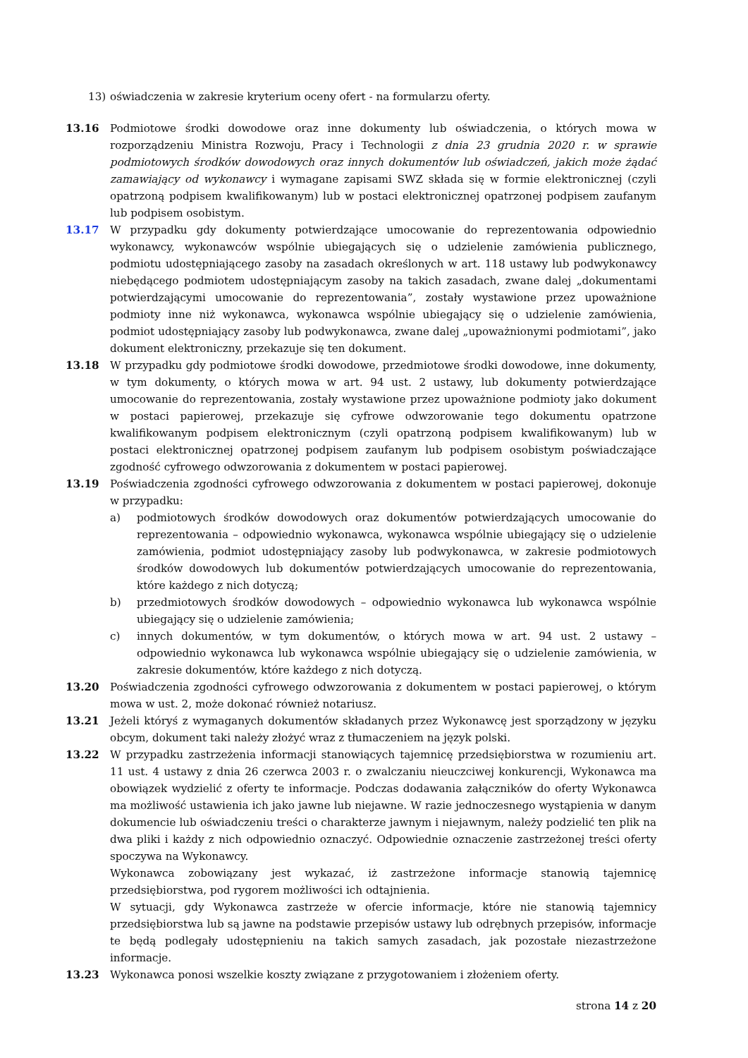13) oświadczenia w zakresie kryterium oceny ofert - na formularzu oferty.
13.16 Podmiotowe środki dowodowe oraz inne dokumenty lub oświadczenia, o których mowa w rozporządzeniu Ministra Rozwoju, Pracy i Technologii z dnia 23 grudnia 2020 r. w sprawie podmiotowych środków dowodowych oraz innych dokumentów lub oświadczeń, jakich może żądać zamawiający od wykonawcy i wymagane zapisami SWZ składa się w formie elektronicznej (czyli opatrzoną podpisem kwalifikowanym) lub w postaci elektronicznej opatrzonej podpisem zaufanym lub podpisem osobistym.
13.17 W przypadku gdy dokumenty potwierdzające umocowanie do reprezentowania odpowiednio wykonawcy, wykonawców wspólnie ubiegających się o udzielenie zamówienia publicznego, podmiotu udostępniającego zasoby na zasadach określonych w art. 118 ustawy lub podwykonawcy niebędącego podmiotem udostępniającym zasoby na takich zasadach, zwane dalej „dokumentami potwierdzającymi umocowanie do reprezentowania”, zostały wystawione przez upoważnione podmioty inne niż wykonawca, wykonawca wspólnie ubiegający się o udzielenie zamówienia, podmiot udostępniający zasoby lub podwykonawca, zwane dalej „upoważnionymi podmiotami”, jako dokument elektroniczny, przekazuje się ten dokument.
13.18 W przypadku gdy podmiotowe środki dowodowe, przedmiotowe środki dowodowe, inne dokumenty, w tym dokumenty, o których mowa w art. 94 ust. 2 ustawy, lub dokumenty potwierdzające umocowanie do reprezentowania, zostały wystawione przez upoważnione podmioty jako dokument w postaci papierowej, przekazuje się cyfrowe odwzorowanie tego dokumentu opatrzone kwalifikowanym podpisem elektronicznym (czyli opatrzoną podpisem kwalifikowanym) lub w postaci elektronicznej opatrzonej podpisem zaufanym lub podpisem osobistym poświadczające zgodność cyfrowego odwzorowania z dokumentem w postaci papierowej.
13.19 Poświadczenia zgodności cyfrowego odwzorowania z dokumentem w postaci papierowej, dokonuje w przypadku:
a) podmiotowych środków dowodowych oraz dokumentów potwierdzających umocowanie do reprezentowania – odpowiednio wykonawca, wykonawca wspólnie ubiegający się o udzielenie zamówienia, podmiot udostępniający zasoby lub podwykonawca, w zakresie podmiotowych środków dowodowych lub dokumentów potwierdzających umocowanie do reprezentowania, które każdego z nich dotyczą;
b) przedmiotowych środków dowodowych – odpowiednio wykonawca lub wykonawca wspólnie ubiegający się o udzielenie zamówienia;
c) innych dokumentów, w tym dokumentów, o których mowa w art. 94 ust. 2 ustawy – odpowiednio wykonawca lub wykonawca wspólnie ubiegający się o udzielenie zamówienia, w zakresie dokumentów, które każdego z nich dotyczą.
13.20 Poświadczenia zgodności cyfrowego odwzorowania z dokumentem w postaci papierowej, o którym mowa w ust. 2, może dokonać również notariusz.
13.21 Jeżeli któryś z wymaganych dokumentów składanych przez Wykonawcę jest sporządzony w języku obcym, dokument taki należy złożyć wraz z tłumaczeniem na język polski.
13.22 W przypadku zastrzeżenia informacji stanowiących tajemnicę przedsiębiorstwa w rozumieniu art. 11 ust. 4 ustawy z dnia 26 czerwca 2003 r. o zwalczaniu nieuczciwej konkurencji, Wykonawca ma obowiązek wydzielić z oferty te informacje. Podczas dodawania załączników do oferty Wykonawca ma możliwość ustawienia ich jako jawne lub niejawne. W razie jednoczesnego wystąpienia w danym dokumencie lub oświadczeniu treści o charakterze jawnym i niejawnym, należy podzielić ten plik na dwa pliki i każdy z nich odpowiednio oznaczyć. Odpowiednie oznaczenie zastrzeżonej treści oferty spoczywa na Wykonawcy.
Wykonawca zobowiązany jest wykazać, iż zastrzeżone informacje stanowią tajemnicę przedsiębiorstwa, pod rygorem możliwości ich odtajnienia.
W sytuacji, gdy Wykonawca zastrzeże w ofercie informacje, które nie stanowią tajemnicy przedsiębiorstwa lub są jawne na podstawie przepisów ustawy lub odrębnych przepisów, informacje te będą podlegały udostępnieniu na takich samych zasadach, jak pozostałe niezastrzeżone informacje.
13.23 Wykonawca ponosi wszelkie koszty związane z przygotowaniem i złożeniem oferty.
strona 14 z 20